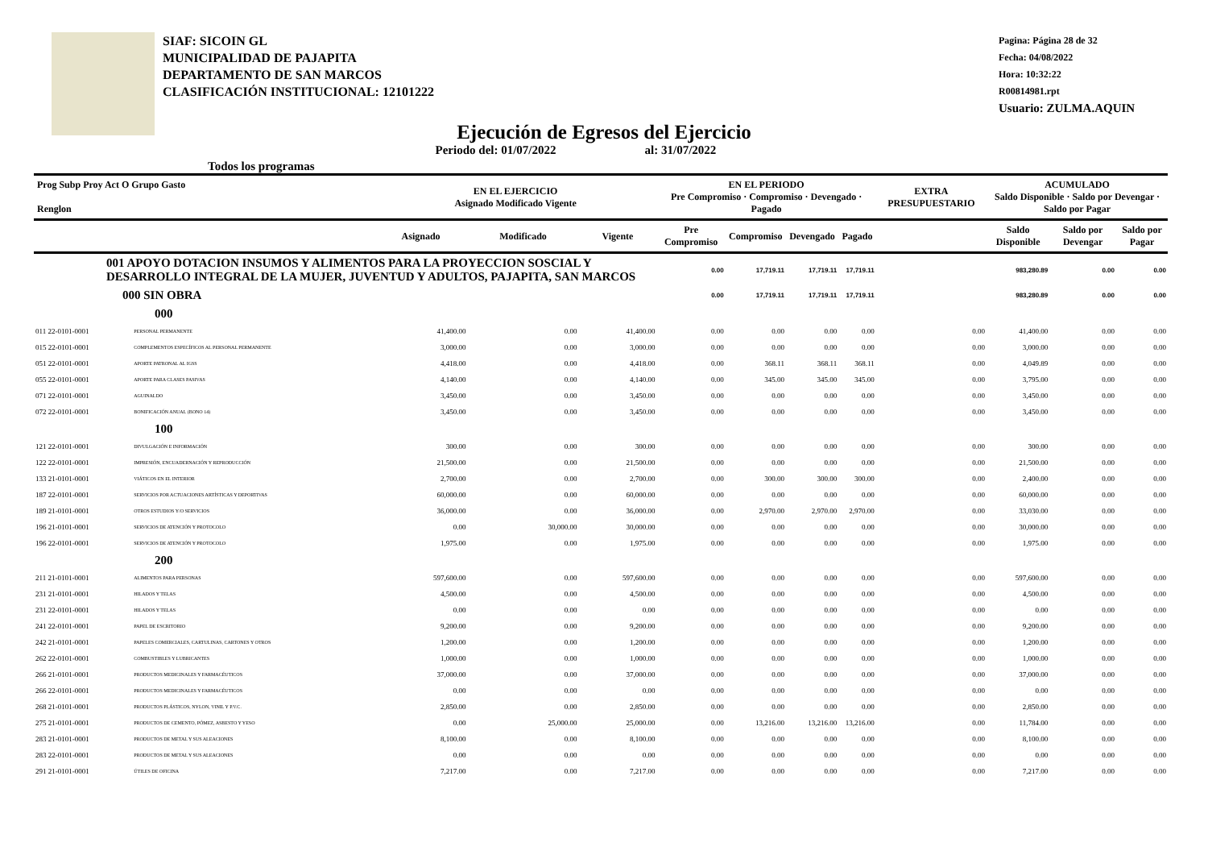SIAF: SICOIN GL
MUNICIPALIDAD DE PAJAPITA
DEPARTAMENTO DE SAN MARCOS
CLASIFICACIÓN INSTITUCIONAL: 12101222
Pagina: Página 28 de 32
Fecha: 04/08/2022
Hora: 10:32:22
R00814981.rpt
Usuario: ZULMA.AQUIN
Ejecución de Egresos del Ejercicio
Todos los programas Periodo del: 01/07/2022 al: 31/07/2022
| Prog Subp Proy Act O Grupo Gasto Renglon | | | EN EL EJERCICIO Asignado Modificado Vigente | | | EN EL PERIODO Pre Compromiso · Compromiso · Devengado · Pagado | | | | EXTRA PRESUPUESTARIO | ACUMULADO Saldo Disponible · Saldo por Devengar · Saldo por Pagar | | |
| --- | --- | --- | --- | --- | --- | --- | --- | --- | --- | --- | --- | --- | --- |
| | | | Asignado | Modificado | Vigente | Pre Compromiso | Compromiso | Devengado | Pagado | | Saldo Disponible | Saldo por Devengar | Saldo por Pagar |
| 001 APOYO DOTACION INSUMOS Y ALIMENTOS PARA LA PROYECCION SOSCIAL Y DESARROLLO INTEGRAL DE LA MUJER, JUVENTUD Y ADULTOS, PAJAPITA, SAN MARCOS | | | | | | 0.00 | 17,719.11 | 17,719.11 | 17,719.11 | | 983,280.89 | 0.00 | 0.00 |
| 000 SIN OBRA | | | | | | 0.00 | 17,719.11 | 17,719.11 | 17,719.11 | | 983,280.89 | 0.00 | 0.00 |
| 000 | | | | | | | | | | | | | |
| 011 22-0101-0001 | PERSONAL PERMANENTE | | 41,400.00 | 0.00 | 41,400.00 | 0.00 | 0.00 | 0.00 | 0.00 | 0.00 | 41,400.00 | 0.00 | 0.00 |
| 015 22-0101-0001 | COMPLEMENTOS ESPECÍFICOS AL PERSONAL PERMANENTE | | 3,000.00 | 0.00 | 3,000.00 | 0.00 | 0.00 | 0.00 | 0.00 | 0.00 | 3,000.00 | 0.00 | 0.00 |
| 051 22-0101-0001 | APORTE PATRONAL AL IGSS | | 4,418.00 | 0.00 | 4,418.00 | 0.00 | 368.11 | 368.11 | 368.11 | 0.00 | 4,049.89 | 0.00 | 0.00 |
| 055 22-0101-0001 | APORTE PARA CLASES PASIVAS | | 4,140.00 | 0.00 | 4,140.00 | 0.00 | 345.00 | 345.00 | 345.00 | 0.00 | 3,795.00 | 0.00 | 0.00 |
| 071 22-0101-0001 | AGUINALDO | | 3,450.00 | 0.00 | 3,450.00 | 0.00 | 0.00 | 0.00 | 0.00 | 0.00 | 3,450.00 | 0.00 | 0.00 |
| 072 22-0101-0001 | BONIFICACIÓN ANUAL (BONO 14) | | 3,450.00 | 0.00 | 3,450.00 | 0.00 | 0.00 | 0.00 | 0.00 | 0.00 | 3,450.00 | 0.00 | 0.00 |
| 100 | | | | | | | | | | | | | |
| 121 22-0101-0001 | DIVULGACIÓN E INFORMACIÓN | | 300.00 | 0.00 | 300.00 | 0.00 | 0.00 | 0.00 | 0.00 | 0.00 | 300.00 | 0.00 | 0.00 |
| 122 22-0101-0001 | IMPRESIÓN, ENCUADERNACIÓN Y REPRODUCCIÓN | | 21,500.00 | 0.00 | 21,500.00 | 0.00 | 0.00 | 0.00 | 0.00 | 0.00 | 21,500.00 | 0.00 | 0.00 |
| 133 21-0101-0001 | VIÁTICOS EN EL INTERIOR | | 2,700.00 | 0.00 | 2,700.00 | 0.00 | 300.00 | 300.00 | 300.00 | 0.00 | 2,400.00 | 0.00 | 0.00 |
| 187 22-0101-0001 | SERVICIOS POR ACTUACIONES ARTÍSTICAS Y DEPORTIVAS | | 60,000.00 | 0.00 | 60,000.00 | 0.00 | 0.00 | 0.00 | 0.00 | 0.00 | 60,000.00 | 0.00 | 0.00 |
| 189 21-0101-0001 | OTROS ESTUDIOS Y/O SERVICIOS | | 36,000.00 | 0.00 | 36,000.00 | 0.00 | 2,970.00 | 2,970.00 | 2,970.00 | 0.00 | 33,030.00 | 0.00 | 0.00 |
| 196 21-0101-0001 | SERVICIOS DE ATENCIÓN Y PROTOCOLO | | 0.00 | 30,000.00 | 30,000.00 | 0.00 | 0.00 | 0.00 | 0.00 | 0.00 | 30,000.00 | 0.00 | 0.00 |
| 196 22-0101-0001 | SERVICIOS DE ATENCIÓN Y PROTOCOLO | | 1,975.00 | 0.00 | 1,975.00 | 0.00 | 0.00 | 0.00 | 0.00 | 0.00 | 1,975.00 | 0.00 | 0.00 |
| 200 | | | | | | | | | | | | | |
| 211 21-0101-0001 | ALIMENTOS PARA PERSONAS | | 597,600.00 | 0.00 | 597,600.00 | 0.00 | 0.00 | 0.00 | 0.00 | 0.00 | 597,600.00 | 0.00 | 0.00 |
| 231 21-0101-0001 | HILADOS Y TELAS | | 4,500.00 | 0.00 | 4,500.00 | 0.00 | 0.00 | 0.00 | 0.00 | 0.00 | 4,500.00 | 0.00 | 0.00 |
| 231 22-0101-0001 | HILADOS Y TELAS | | 0.00 | 0.00 | 0.00 | 0.00 | 0.00 | 0.00 | 0.00 | 0.00 | 0.00 | 0.00 | 0.00 |
| 241 22-0101-0001 | PAPEL DE ESCRITORIO | | 9,200.00 | 0.00 | 9,200.00 | 0.00 | 0.00 | 0.00 | 0.00 | 0.00 | 9,200.00 | 0.00 | 0.00 |
| 242 21-0101-0001 | PAPELES COMERCIALES, CARTULINAS, CARTONES Y OTROS | | 1,200.00 | 0.00 | 1,200.00 | 0.00 | 0.00 | 0.00 | 0.00 | 0.00 | 1,200.00 | 0.00 | 0.00 |
| 262 22-0101-0001 | COMBUSTIBLES Y LUBRICANTES | | 1,000.00 | 0.00 | 1,000.00 | 0.00 | 0.00 | 0.00 | 0.00 | 0.00 | 1,000.00 | 0.00 | 0.00 |
| 266 21-0101-0001 | PRODUCTOS MEDICINALES Y FARMACÉUTICOS | | 37,000.00 | 0.00 | 37,000.00 | 0.00 | 0.00 | 0.00 | 0.00 | 0.00 | 37,000.00 | 0.00 | 0.00 |
| 266 22-0101-0001 | PRODUCTOS MEDICINALES Y FARMACÉUTICOS | | 0.00 | 0.00 | 0.00 | 0.00 | 0.00 | 0.00 | 0.00 | 0.00 | 0.00 | 0.00 | 0.00 |
| 268 21-0101-0001 | PRODUCTOS PLÁSTICOS, NYLON, VINIL Y P.V.C. | | 2,850.00 | 0.00 | 2,850.00 | 0.00 | 0.00 | 0.00 | 0.00 | 0.00 | 2,850.00 | 0.00 | 0.00 |
| 275 21-0101-0001 | PRODUCTOS DE CEMENTO, PÓMEZ, ASBESTO Y YESO | | 0.00 | 25,000.00 | 25,000.00 | 0.00 | 13,216.00 | 13,216.00 | 13,216.00 | 0.00 | 11,784.00 | 0.00 | 0.00 |
| 283 21-0101-0001 | PRODUCTOS DE METAL Y SUS ALEACIONES | | 8,100.00 | 0.00 | 8,100.00 | 0.00 | 0.00 | 0.00 | 0.00 | 0.00 | 8,100.00 | 0.00 | 0.00 |
| 283 22-0101-0001 | PRODUCTOS DE METAL Y SUS ALEACIONES | | 0.00 | 0.00 | 0.00 | 0.00 | 0.00 | 0.00 | 0.00 | 0.00 | 0.00 | 0.00 | 0.00 |
| 291 21-0101-0001 | ÚTILES DE OFICINA | | 7,217.00 | 0.00 | 7,217.00 | 0.00 | 0.00 | 0.00 | 0.00 | 0.00 | 7,217.00 | 0.00 | 0.00 |